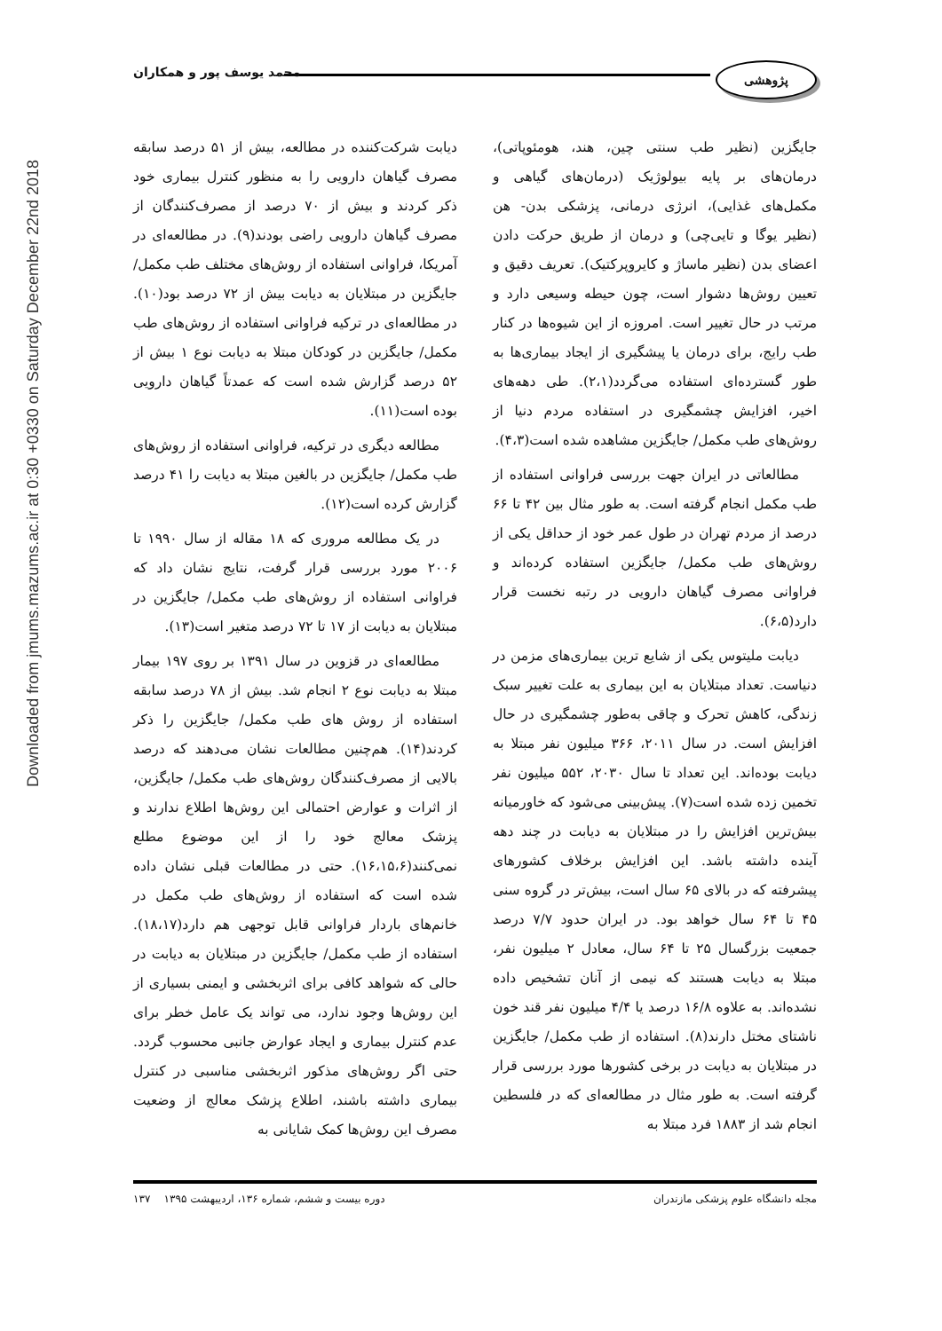پژوهشی محمد یوسف پور و همکاران
Downloaded from jmums.mazums.ac.ir at 0:30 +0330 on Saturday December 22nd 2018
جایگزین (نظیر طب سنتی چین، هند، هومئوپاتی)، درمان‌های بر پایه بیولوژیک (درمان‌های گیاهی و مکمل‌های غذایی)، انرژی درمانی، پزشکی بدن- هن (نظیر یوگا و تایی‌چی) و درمان از طریق حرکت دادن اعضای بدن (نظیر ماساژ و کایروپرکتیک). تعریف دقیق و تعیین روش‌ها دشوار است، چون حیطه وسیعی دارد و مرتب در حال تغییر است. امروزه از این شیوه‌ها در کنار طب رایج، برای درمان یا پیشگیری از ایجاد بیماری‌ها به طور گسترده‌ای استفاده می‌گردد(۲،۱). طی دهه‌های اخیر، افزایش چشمگیری در استفاده مردم دنیا از روش‌های طب مکمل/ جایگزین مشاهده شده است(۴،۳).
مطالعاتی در ایران جهت بررسی فراوانی استفاده از طب مکمل انجام گرفته است. به طور مثال بین ۴۲ تا ۶۶ درصد از مردم تهران در طول عمر خود از حداقل یکی از روش‌های طب مکمل/ جایگزین استفاده کرده‌اند و فراوانی مصرف گیاهان دارویی در رتبه نخست قرار دارد(۶،۵).
دیابت ملیتوس یکی از شایع ترین بیماری‌های مزمن در دنیاست. تعداد مبتلایان به این بیماری به علت تغییر سبک زندگی، کاهش تحرک و چاقی به‌طور چشمگیری در حال افزایش است. در سال ۲۰۱۱، ۳۶۶ میلیون نفر مبتلا به دیابت بوده‌اند. این تعداد تا سال ۲۰۳۰، ۵۵۲ میلیون نفر تخمین زده شده است(۷). پیش‌بینی می‌شود که خاورمیانه بیش‌ترین افزایش را در مبتلایان به دیابت در چند دهه آینده داشته باشد. این افزایش برخلاف کشورهای پیشرفته که در بالای ۶۵ سال است، بیش‌تر در گروه سنی ۴۵ تا ۶۴ سال خواهد بود. در ایران حدود ۷/۷ درصد جمعیت بزرگسال ۲۵ تا ۶۴ سال، معادل ۲ میلیون نفر، مبتلا به دیابت هستند که نیمی از آنان تشخیص داده نشده‌اند. به علاوه ۱۶/۸ درصد یا ۴/۴ میلیون نفر قند خون ناشتای مختل دارند(۸). استفاده از طب مکمل/ جایگزین در مبتلایان به دیابت در برخی کشورها مورد بررسی قرار گرفته است. به طور مثال در مطالعه‌ای که در فلسطین انجام شد از ۱۸۸۳ فرد مبتلا به
دیابت شرکت‌کننده در مطالعه، بیش از ۵۱ درصد سابقه مصرف گیاهان دارویی را به منظور کنترل بیماری خود ذکر کردند و بیش از ۷۰ درصد از مصرف‌کنندگان از مصرف گیاهان دارویی راضی بودند(۹). در مطالعه‌ای در آمریکا، فراوانی استفاده از روش‌های مختلف طب مکمل/ جایگزین در مبتلایان به دیابت بیش از ۷۲ درصد بود(۱۰). در مطالعه‌ای در ترکیه فراوانی استفاده از روش‌های طب مکمل/ جایگزین در کودکان مبتلا به دیابت نوع ۱ بیش از ۵۲ درصد گزارش شده است که عمدتاً گیاهان دارویی بوده است(۱۱).
مطالعه دیگری در ترکیه، فراوانی استفاده از روش‌های طب مکمل/ جایگزین در بالغین مبتلا به دیابت را ۴۱ درصد گزارش کرده است(۱۲).
در یک مطالعه مروری که ۱۸ مقاله از سال ۱۹۹۰ تا ۲۰۰۶ مورد بررسی قرار گرفت، نتایج نشان داد که فراوانی استفاده از روش‌های طب مکمل/ جایگزین در مبتلایان به دیابت از ۱۷ تا ۷۲ درصد متغیر است(۱۳).
مطالعه‌ای در قزوین در سال ۱۳۹۱ بر روی ۱۹۷ بیمار مبتلا به دیابت نوع ۲ انجام شد. بیش از ۷۸ درصد سابقه استفاده از روش های طب مکمل/ جایگزین را ذکر کردند(۱۴). هم‌چنین مطالعات نشان می‌دهند که درصد بالایی از مصرف‌کنندگان روش‌های طب مکمل/ جایگزین، از اثرات و عوارض احتمالی این روش‌ها اطلاع ندارند و پزشک معالج خود را از این موضوع مطلع نمی‌کنند(۱۶،۱۵،۶). حتی در مطالعات قبلی نشان داده شده است که استفاده از روش‌های طب مکمل در خانم‌های باردار فراوانی قابل توجهی هم دارد(۱۸،۱۷). استفاده از طب مکمل/ جایگزین در مبتلایان به دیابت در حالی که شواهد کافی برای اثربخشی و ایمنی بسیاری از این روش‌ها وجود ندارد، می تواند یک عامل خطر برای عدم کنترل بیماری و ایجاد عوارض جانبی محسوب گردد. حتی اگر روش‌های مذکور اثربخشی مناسبی در کنترل بیماری داشته باشند، اطلاع پزشک معالج از وضعیت مصرف این روش‌ها کمک شایانی به
مجله دانشگاه علوم پزشکی مازندران دوره بیست و ششم، شماره ۱۳۶، اردیبهشت ۱۳۹۵ ۱۳۷